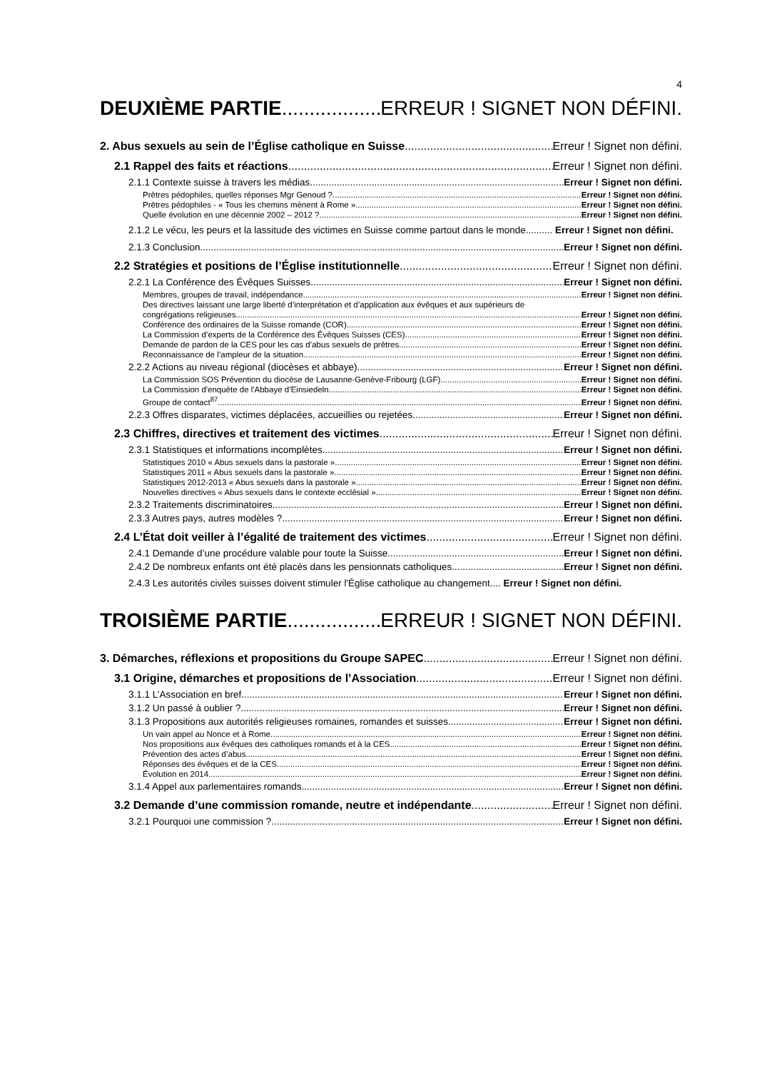4
DEUXIÈME PARTIE ERREUR ! SIGNET NON DÉFINI.
2. Abus sexuels au sein de l’Église catholique en Suisse Erreur ! Signet non défini.
2.1 Rappel des faits et réactions Erreur ! Signet non défini.
2.1.1 Contexte suisse à travers les médias Erreur ! Signet non défini.
Prêtres pédophiles, quelles réponses Mgr Genoud ? Erreur ! Signet non défini.
Prêtres pédophiles - « Tous les chemins mènent à Rome » Erreur ! Signet non défini.
Quelle évolution en une décennie 2002 – 2012 ? Erreur ! Signet non défini.
2.1.2 Le vécu, les peurs et la lassitude des victimes en Suisse comme partout dans le monde.......... Erreur ! Signet non défini.
2.1.3 Conclusion Erreur ! Signet non défini.
2.2 Stratégies et positions de l’Église institutionnelle Erreur ! Signet non défini.
2.2.1 La Conférence des Évêques Suisses Erreur ! Signet non défini.
Membres, groupes de travail, indépendance Erreur ! Signet non défini.
Des directives laissant une large liberté d’interprétation et d’application aux évêques et aux supérieurs de
congrégations religieuses Erreur ! Signet non défini.
Conférence des ordinaires de la Suisse romande (COR) Erreur ! Signet non défini.
La Commission d’experts de la Conférence des Évêques Suisses (CES) Erreur ! Signet non défini.
Demande de pardon de la CES pour les cas d’abus sexuels de prêtres Erreur ! Signet non défini.
Reconnaissance de l’ampleur de la situation Erreur ! Signet non défini.
2.2.2 Actions au niveau régional (diocèses et abbaye) Erreur ! Signet non défini.
La Commission SOS Prévention du diocèse de Lausanne-Genève-Fribourg (LGF) Erreur ! Signet non défini.
La Commission d'enquête de l'Abbaye d’Einsiedeln Erreur ! Signet non défini.
Groupe de contact<sup>87</sup> Erreur ! Signet non défini.
2.2.3 Offres disparates, victimes déplacées, accueillies ou rejetées Erreur ! Signet non défini.
2.3 Chiffres, directives et traitement des victimes Erreur ! Signet non défini.
2.3.1 Statistiques et informations incomplètes Erreur ! Signet non défini.
Statistiques 2010 « Abus sexuels dans la pastorale » Erreur ! Signet non défini.
Statistiques 2011 « Abus sexuels dans la pastorale » Erreur ! Signet non défini.
Statistiques 2012-2013 « Abus sexuels dans la pastorale » Erreur ! Signet non défini.
Nouvelles directives « Abus sexuels dans le contexte ecclésial » Erreur ! Signet non défini.
2.3.2 Traitements discriminatoires Erreur ! Signet non défini.
2.3.3 Autres pays, autres modèles ? Erreur ! Signet non défini.
2.4 L’État doit veiller à l’égalité de traitement des victimes Erreur ! Signet non défini.
2.4.1 Demande d’une procédure valable pour toute la Suisse Erreur ! Signet non défini.
2.4.2 De nombreux enfants ont été placés dans les pensionnats catholiques Erreur ! Signet non défini.
2.4.3 Les autorités civiles suisses doivent stimuler l'Église catholique au changement.... Erreur ! Signet non défini.
TROISIÈME PARTIE ERREUR ! SIGNET NON DÉFINI.
3. Démarches, réflexions et propositions du Groupe SAPEC Erreur ! Signet non défini.
3.1 Origine, démarches et propositions de l’Association Erreur ! Signet non défini.
3.1.1 L’Association en bref Erreur ! Signet non défini.
3.1.2 Un passé à oublier ? Erreur ! Signet non défini.
3.1.3 Propositions aux autorités religieuses romaines, romandes et suisses Erreur ! Signet non défini.
Un vain appel au Nonce et à Rome Erreur ! Signet non défini.
Nos propositions aux évêques des catholiques romands et à la CES Erreur ! Signet non défini.
Prévention des actes d’abus Erreur ! Signet non défini.
Réponses des évêques et de la CES Erreur ! Signet non défini.
Évolution en 2014 Erreur ! Signet non défini.
3.1.4 Appel aux parlementaires romands Erreur ! Signet non défini.
3.2 Demande d’une commission romande, neutre et indépendante Erreur ! Signet non défini.
3.2.1 Pourquoi une commission ? Erreur ! Signet non défini.